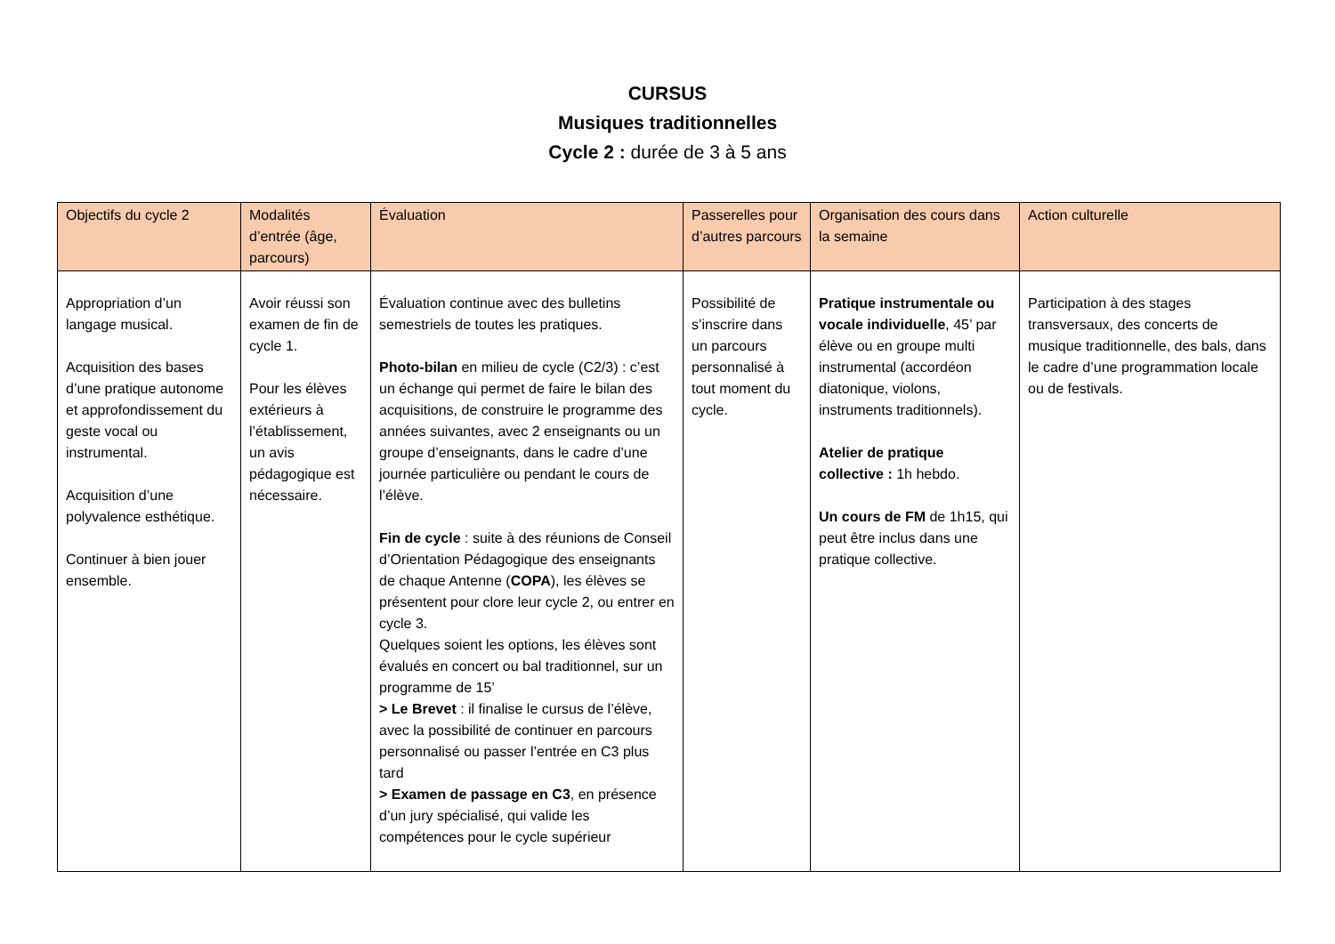CURSUS
Musiques traditionnelles
Cycle 2 : durée de 3 à 5 ans
| Objectifs du cycle 2 | Modalités d’entrée (âge, parcours) | Évaluation | Passerelles pour d’autres parcours | Organisation des cours dans la semaine | Action culturelle |
| --- | --- | --- | --- | --- | --- |
| Appropriation d’un langage musical. Acquisition des bases d’une pratique autonome et approfondissement du geste vocal ou instrumental. Acquisition d’une polyvalence esthétique. Continuer à bien jouer ensemble. | Avoir réussi son examen de fin de cycle 1. Pour les élèves extérieurs à l’établissement, un avis pédagogique est nécessaire. | Évaluation continue avec des bulletins semestriels de toutes les pratiques. Photo-bilan en milieu de cycle (C2/3) : c’est un échange qui permet de faire le bilan des acquisitions, de construire le programme des années suivantes, avec 2 enseignants ou un groupe d’enseignants, dans le cadre d’une journée particulière ou pendant le cours de l’élève. Fin de cycle : suite à des réunions de Conseil d’Orientation Pédagogique des enseignants de chaque Antenne ( COPA ), les élèves se présentent pour clore leur cycle 2, ou entrer en cycle 3. Quelques soient les options, les élèves sont évalués en concert ou bal traditionnel, sur un programme de 15’ > Le Brevet : il finalise le cursus de l’élève, avec la possibilité de continuer en parcours personnalisé ou passer l’entrée en C3 plus tard > Examen de passage en C3 , en présence d’un jury spécialisé, qui valide les compétences pour le cycle supérieur | Possibilité de s’inscrire dans un parcours personnalisé à tout moment du cycle. | Pratique instrumentale ou vocale individuelle , 45’ par élève ou en groupe multi instrumental (accordéon diatonique, violons, instruments traditionnels). Atelier de pratique collective : 1h hebdo. Un cours de FM de 1h15, qui peut être inclus dans une pratique collective. | Participation à des stages transversaux, des concerts de musique traditionnelle, des bals, dans le cadre d’une programmation locale ou de festivals. |